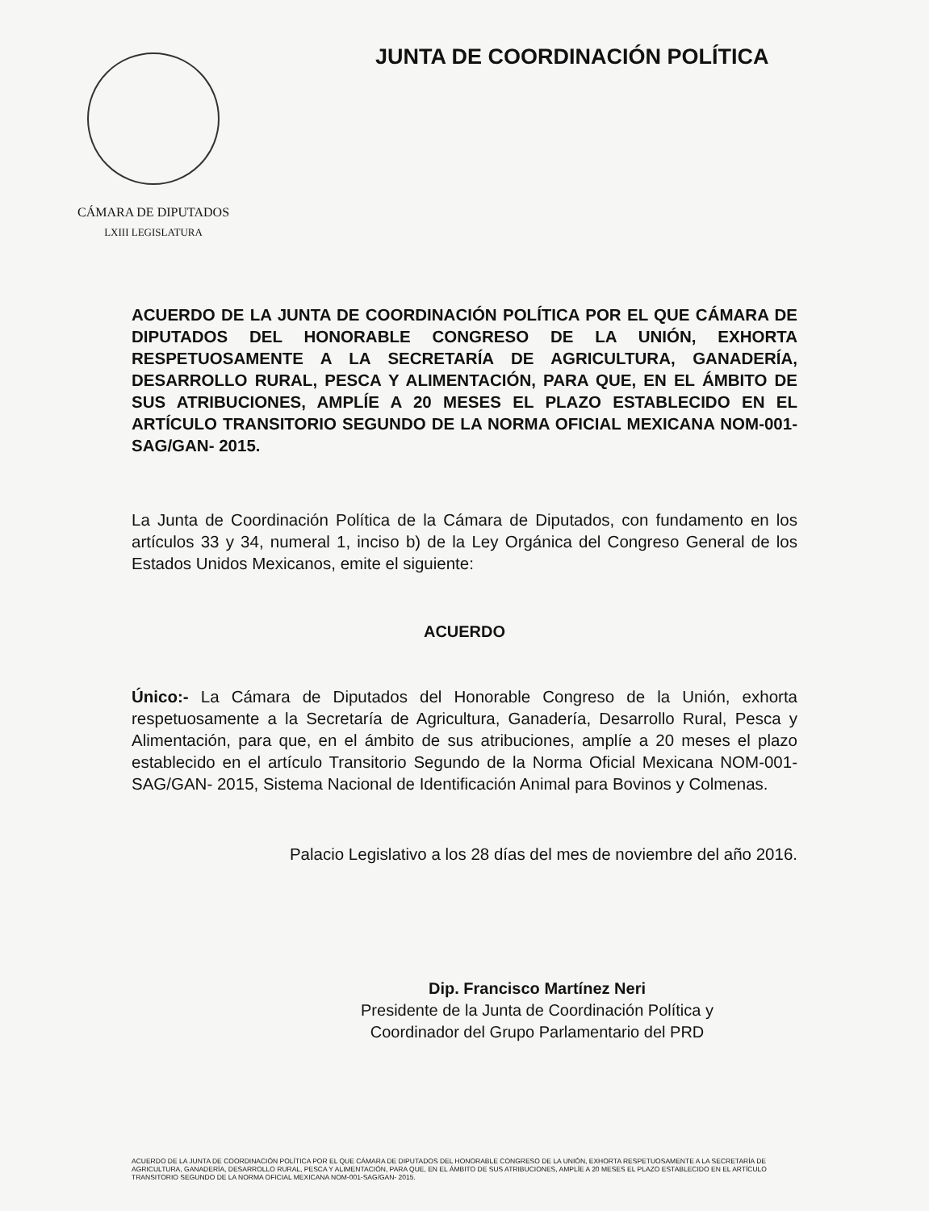CÁMARA DE DIPUTADOS
LXIII LEGISLATURA
JUNTA DE COORDINACIÓN POLÍTICA
ACUERDO DE LA JUNTA DE COORDINACIÓN POLÍTICA POR EL QUE CÁMARA DE DIPUTADOS DEL HONORABLE CONGRESO DE LA UNIÓN, EXHORTA RESPETUOSAMENTE A LA SECRETARÍA DE AGRICULTURA, GANADERÍA, DESARROLLO RURAL, PESCA Y ALIMENTACIÓN, PARA QUE, EN EL ÁMBITO DE SUS ATRIBUCIONES, AMPLÍE A 20 MESES EL PLAZO ESTABLECIDO EN EL ARTÍCULO TRANSITORIO SEGUNDO DE LA NORMA OFICIAL MEXICANA NOM-001-SAG/GAN- 2015.
La Junta de Coordinación Política de la Cámara de Diputados, con fundamento en los artículos 33 y 34, numeral 1, inciso b) de la Ley Orgánica del Congreso General de los Estados Unidos Mexicanos, emite el siguiente:
ACUERDO
Único:- La Cámara de Diputados del Honorable Congreso de la Unión, exhorta respetuosamente a la Secretaría de Agricultura, Ganadería, Desarrollo Rural, Pesca y Alimentación, para que, en el ámbito de sus atribuciones, amplíe a 20 meses el plazo establecido en el artículo Transitorio Segundo de la Norma Oficial Mexicana NOM-001-SAG/GAN- 2015, Sistema Nacional de Identificación Animal para Bovinos y Colmenas.
Palacio Legislativo a los 28 días del mes de noviembre del año 2016.
Dip. Francisco Martínez Neri
Presidente de la Junta de Coordinación Política y
Coordinador del Grupo Parlamentario del PRD
ACUERDO DE LA JUNTA DE COORDINACIÓN POLÍTICA POR EL QUE CÁMARA DE DIPUTADOS DEL HONORABLE CONGRESO DE LA UNIÓN, EXHORTA RESPETUOSAMENTE A LA SECRETARÍA DE AGRICULTURA, GANADERÍA, DESARROLLO RURAL, PESCA Y ALIMENTACIÓN, PARA QUE, EN EL ÁMBITO DE SUS ATRIBUCIONES, AMPLÍE A 20 MESES EL PLAZO ESTABLECIDO EN EL ARTÍCULO TRANSITORIO SEGUNDO DE LA NORMA OFICIAL MEXICANA NOM-001-SAG/GAN- 2015.